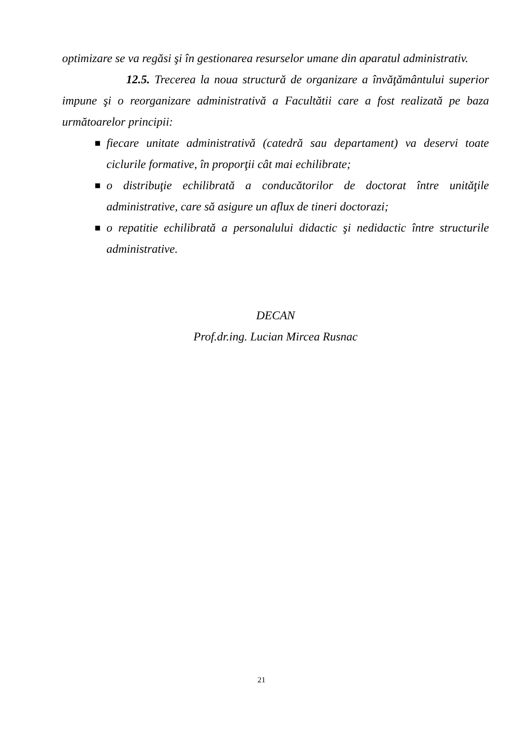optimizare se va regăsi şi în gestionarea resurselor umane din aparatul administrativ.
12.5. Trecerea la noua structură de organizare a învăţământului superior impune şi o reorganizare administrativă a Facultătii care a fost realizată pe baza următoarelor principii:
■ fiecare unitate administrativă (catedră sau departament) va deservi toate ciclurile formative, în proporţii cât mai echilibrate;
■ o distribuţie echilibrată a conducătorilor de doctorat între unităţile administrative, care să asigure un aflux de tineri doctorazi;
■ o repatitie echilibrată a personalului didactic şi nedidactic între structurile administrative.
DECAN
Prof.dr.ing. Lucian Mircea Rusnac
21